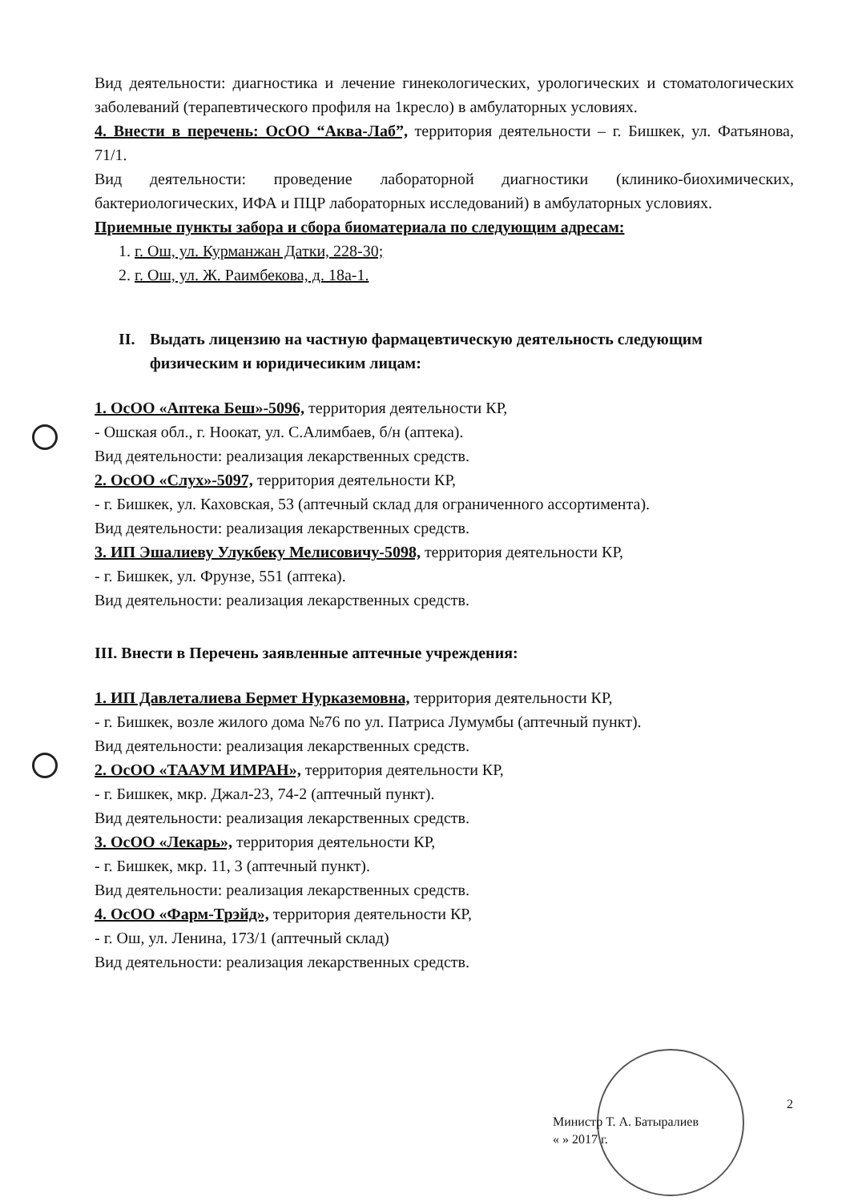Вид деятельности: диагностика и лечение гинекологических, урологических и стоматологических заболеваний (терапевтического профиля на 1кресло) в амбулаторных условиях.
4. Внести в перечень: ОсОО “Аква-Лаб”, территория деятельности – г. Бишкек, ул. Фатьянова, 71/1.
Вид деятельности: проведение лабораторной диагностики (клинико-биохимических, бактериологических, ИФА и ПЦР лабораторных исследований) в амбулаторных условиях.
Приемные пункты забора и сбора биоматериала по следующим адресам:
1. г. Ош, ул. Курманжан Датки, 228-30;
2. г. Ош, ул. Ж. Раимбекова, д. 18а-1.
II. Выдать лицензию на частную фармацевтическую деятельность следующим физическим и юридичесиким лицам:
1. ОсОО «Аптека Беш»-5096, территория деятельности КР,
- Ошская обл., г. Ноокат, ул. С.Алимбаев, б/н (аптека).
Вид деятельности: реализация лекарственных средств.
2. ОсОО «Слух»-5097, территория деятельности КР,
- г. Бишкек, ул. Каховская, 53 (аптечный склад для ограниченного ассортимента).
Вид деятельности: реализация лекарственных средств.
3. ИП Эшалиеву Улукбеку Мелисовичу-5098, территория деятельности КР,
- г. Бишкек, ул. Фрунзе, 551 (аптека).
Вид деятельности: реализация лекарственных средств.
III. Внести в Перечень заявленные аптечные учреждения:
1. ИП Давлеталиева Бермет Нурказемовна, территория деятельности КР,
- г. Бишкек, возле жилого дома №76 по ул. Патриса Лумумбы (аптечный пункт).
Вид деятельности: реализация лекарственных средств.
2. ОсОО «ТААУМ ИМРАН», территория деятельности КР,
- г. Бишкек, мкр. Джал-23, 74-2 (аптечный пункт).
Вид деятельности: реализация лекарственных средств.
3. ОсОО «Лекарь», территория деятельности КР,
- г. Бишкек, мкр. 11, 3 (аптечный пункт).
Вид деятельности: реализация лекарственных средств.
4. ОсОО «Фарм-Трэйд», территория деятельности КР,
- г. Ош, ул. Ленина, 173/1 (аптечный склад)
Вид деятельности: реализация лекарственных средств.
2
Министр Т. А. Батыралиев
« » 2017 г.